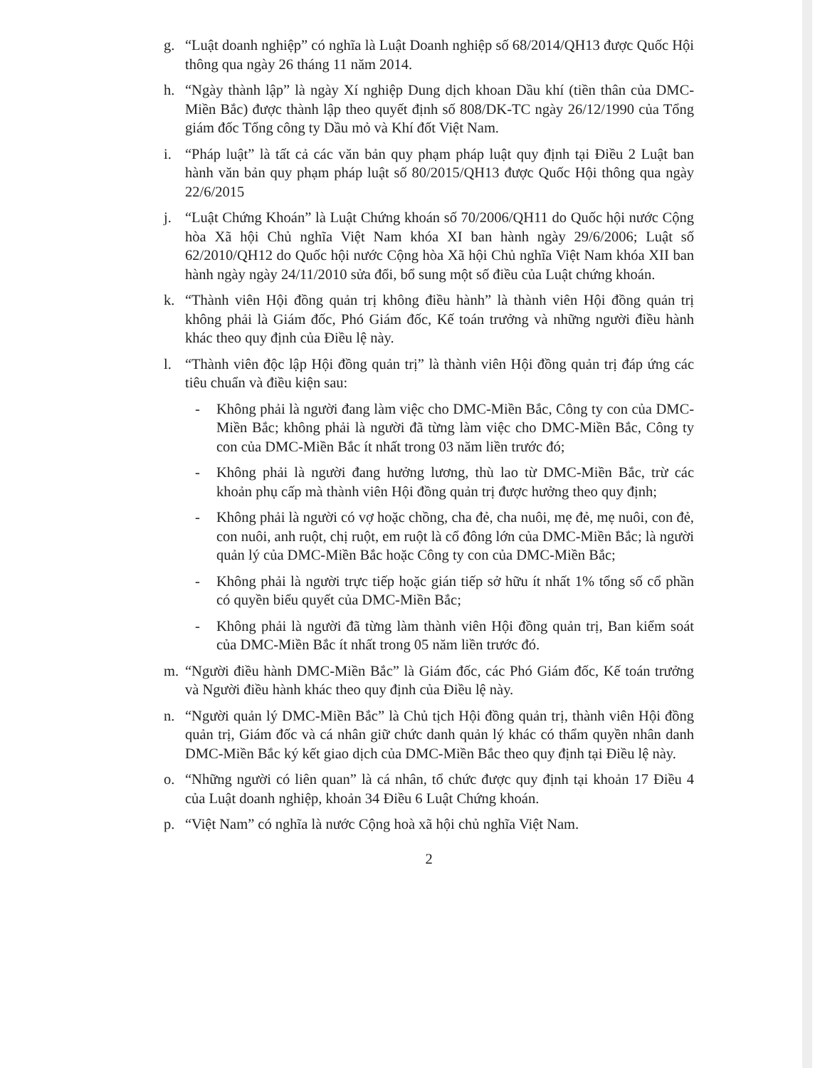g. “Luật doanh nghiệp” có nghĩa là Luật Doanh nghiệp số 68/2014/QH13 được Quốc Hội thông qua ngày 26 tháng 11 năm 2014.
h. “Ngày thành lập” là ngày Xí nghiệp Dung dịch khoan Dầu khí (tiền thân của DMC-Miền Bắc) được thành lập theo quyết định số 808/DK-TC ngày 26/12/1990 của Tổng giám đốc Tổng công ty Dầu mỏ và Khí đốt Việt Nam.
i. “Pháp luật” là tất cả các văn bản quy phạm pháp luật quy định tại Điều 2 Luật ban hành văn bản quy phạm pháp luật số 80/2015/QH13 được Quốc Hội thông qua ngày 22/6/2015
j. “Luật Chứng Khoán” là Luật Chứng khoán số 70/2006/QH11 do Quốc hội nước Cộng hòa Xã hội Chủ nghĩa Việt Nam khóa XI ban hành ngày 29/6/2006; Luật số 62/2010/QH12 do Quốc hội nước Cộng hòa Xã hội Chủ nghĩa Việt Nam khóa XII ban hành ngày ngày 24/11/2010 sửa đổi, bổ sung một số điều của Luật chứng khoán.
k. “Thành viên Hội đồng quản trị không điều hành” là thành viên Hội đồng quản trị không phải là Giám đốc, Phó Giám đốc, Kế toán trưởng và những người điều hành khác theo quy định của Điều lệ này.
l. “Thành viên độc lập Hội đồng quản trị” là thành viên Hội đồng quản trị đáp ứng các tiêu chuẩn và điều kiện sau:
- Không phải là người đang làm việc cho DMC-Miền Bắc, Công ty con của DMC-Miền Bắc; không phải là người đã từng làm việc cho DMC-Miền Bắc, Công ty con của DMC-Miền Bắc ít nhất trong 03 năm liền trước đó;
- Không phải là người đang hưởng lương, thù lao từ DMC-Miền Bắc, trừ các khoản phụ cấp mà thành viên Hội đồng quản trị được hưởng theo quy định;
- Không phải là người có vợ hoặc chồng, cha đẻ, cha nuôi, mẹ đẻ, mẹ nuôi, con đẻ, con nuôi, anh ruột, chị ruột, em ruột là cổ đông lớn của DMC-Miền Bắc; là người quản lý của DMC-Miền Bắc hoặc Công ty con của DMC-Miền Bắc;
- Không phải là người trực tiếp hoặc gián tiếp sở hữu ít nhất 1% tổng số cổ phần có quyền biểu quyết của DMC-Miền Bắc;
- Không phải là người đã từng làm thành viên Hội đồng quản trị, Ban kiểm soát của DMC-Miền Bắc ít nhất trong 05 năm liền trước đó.
m. “Người điều hành DMC-Miền Bắc” là Giám đốc, các Phó Giám đốc, Kế toán trưởng và Người điều hành khác theo quy định của Điều lệ này.
n. “Người quản lý DMC-Miền Bắc” là Chủ tịch Hội đồng quản trị, thành viên Hội đồng quản trị, Giám đốc và cá nhân giữ chức danh quản lý khác có thẩm quyền nhân danh DMC-Miền Bắc ký kết giao dịch của DMC-Miền Bắc theo quy định tại Điều lệ này.
o. “Những người có liên quan” là cá nhân, tổ chức được quy định tại khoản 17 Điều 4 của Luật doanh nghiệp, khoản 34 Điều 6 Luật Chứng khoán.
p. “Việt Nam” có nghĩa là nước Cộng hoà xã hội chủ nghĩa Việt Nam.
2